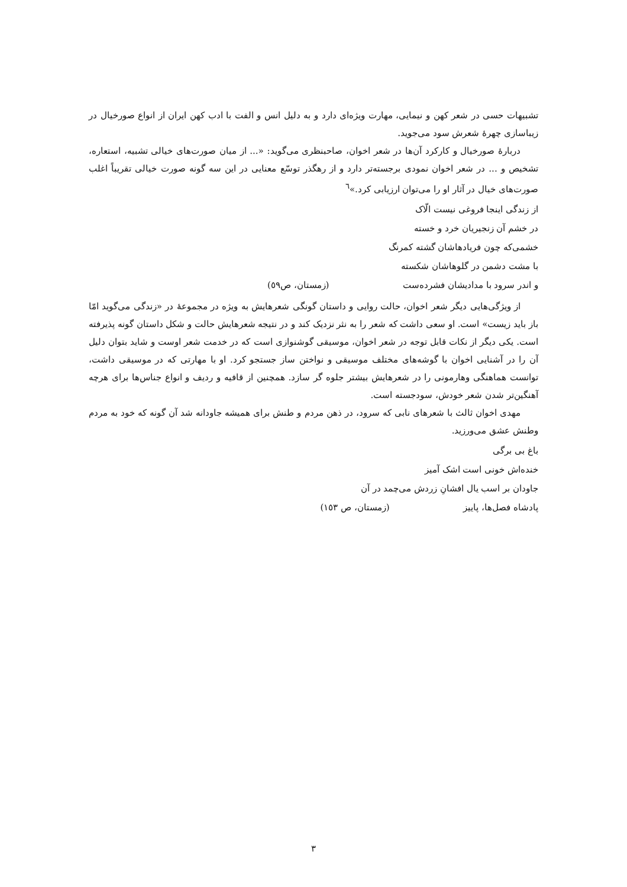تشبیهات حسی در شعر کهن و نیمایی، مهارت ویژه‌ای دارد و به دلیل انس و الفت با ادب کهن ایران از انواع صورخیال در زیباسازی چهرهٔ شعرش سود می‌جوید.
دربارهٔ صورخیال و کارکرد آن‌ها در شعر اخوان، صاحبنظری می‌گوید: «... از میان صورت‌های خیالی تشبیه، استعاره، تشخیص و ... در شعر اخوان نمودی برجسته‌تر دارد و از رهگذر توسّع معنایی در این سه گونه صورت خیالی تقریباً اغلب صورت‌های خیال در آثار او را می‌توان ارزیابی کرد.»<sup>٦</sup>
از زندگی اینجا فروغی نیست الّاک
در خشم آن زنجیریان خرد و خسته
خشمی‌که چون فریادهاشان گشته کمرنگ
با مشت دشمن در گلوهاشان شکسته
و اندر سرود با مدادیشان فشرده‌ست (زمستان، ص٥٩)
از ویژگی‌هایی دیگر شعر اخوان، حالت روایی و داستان گونگی شعرهایش به ویژه در مجموعهٔ در «زندگی می‌گوید امّا باز باید زیست» است. او سعی داشت که شعر را به نثر نزدیک کند و در نتیجه شعرهایش حالت و شکل داستان گونه پذیرفته است. یکی دیگر از نکات قابل توجه در شعر اخوان، موسیقی گوشنوازی است که در خدمت شعر اوست و شاید بتوان دلیل آن را در آشنایی اخوان با گوشه‌های مختلف موسیقی و نواختن ساز جستجو کرد. او با مهارتی که در موسیقی داشت، توانست هماهنگی وهارمونی را در شعرهایش بیشتر جلوه گر سازد. همچنین از قافیه و ردیف و انواع جناس‌ها برای هرچه آهنگین‌تر شدن شعر خودش، سودجسته است.
مهدی اخوان ثالث با شعرهای نابی که سرود، در ذهن مردم و طنش برای همیشه جاودانه شد آن گونه که خود به مردم وطنش عشق می‌ورزید.
باغ بی برگی
خنده‌اش خونی است اشک آمیز
جاودان بر اسب یال افشانِ زردش می‌چمد در آن
پادشاه فصل‌ها، پاییز (زمستان، ص ١٥٣)
٣